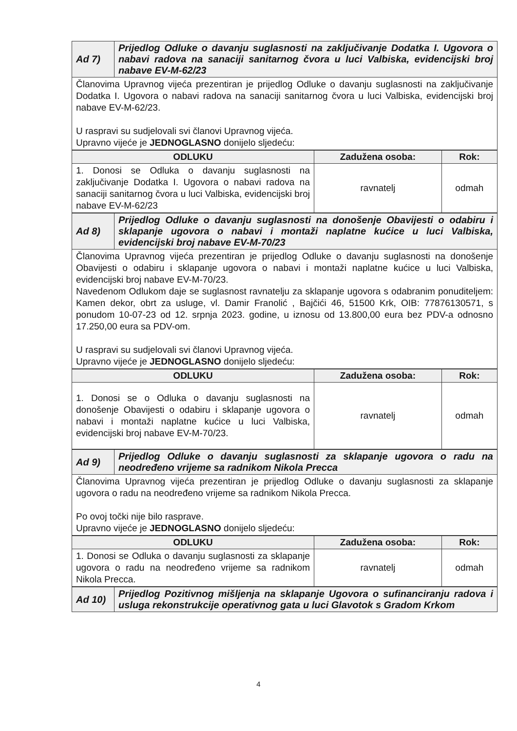| Ad 7) | Prijedlog Odluke o davanju suglasnosti na zaključivanje Dodatka I. Ugovora o nabavi radova na sanaciji sanitarnog čvora u luci Valbiska, evidencijski broj nabave EV-M-62/23 |
| Članovima Upravnog vijeća prezentiran je prijedlog Odluke o davanju suglasnosti na zaključivanje Dodatka I. Ugovora o nabavi radova na sanaciji sanitarnog čvora u luci Valbiska, evidencijski broj nabave EV-M-62/23. U raspravi su sudjelovali svi članovi Upravnog vijeća. Upravno vijeće je JEDNOGLASNO donijelo sljedeću: | |
| ODLUKU | Zadužena osoba: | Rok: |
| --- | --- | --- |
| 1. Donosi se Odluka o davanju suglasnosti na zaključivanje Dodatka I. Ugovora o nabavi radova na sanaciji sanitarnog čvora u luci Valbiska, evidencijski broj nabave EV-M-62/23 | ravnatelj | odmah |
| Ad 8) | Prijedlog Odluke o davanju suglasnosti na donošenje Obavijesti o odabiru i sklapanje ugovora o nabavi i montaži naplatne kućice u luci Valbiska, evidencijski broj nabave EV-M-70/23 |
| Članovima Upravnog vijeća prezentiran je prijedlog Odluke o davanju suglasnosti na donošenje Obavijesti o odabiru i sklapanje ugovora o nabavi i montaži naplatne kućice u luci Valbiska, evidencijski broj nabave EV-M-70/23. Navedenom Odlukom daje se suglasnost ravnatelju za sklapanje ugovora s odabranim ponuditeljem: Kamen dekor, obrt za usluge, vl. Damir Franolić , Bajčići 46, 51500 Krk, OIB: 77876130571, s ponudom 10-07-23 od 12. srpnja 2023. godine, u iznosu od 13.800,00 eura bez PDV-a odnosno 17.250,00 eura sa PDV-om. U raspravi su sudjelovali svi članovi Upravnog vijeća. Upravno vijeće je JEDNOGLASNO donijelo sljedeću: | |
| ODLUKU | Zadužena osoba: | Rok: |
| --- | --- | --- |
| 1. Donosi se o Odluka o davanju suglasnosti na donošenje Obavijesti o odabiru i sklapanje ugovora o nabavi i montaži naplatne kućice u luci Valbiska, evidencijski broj nabave EV-M-70/23. | ravnatelj | odmah |
| Ad 9) | Prijedlog Odluke o davanju suglasnosti za sklapanje ugovora o radu na neodređeno vrijeme sa radnikom Nikola Precca |
| Članovima Upravnog vijeća prezentiran je prijedlog Odluke o davanju suglasnosti za sklapanje ugovora o radu na neodređeno vrijeme sa radnikom Nikola Precca. Po ovoj točki nije bilo rasprave. Upravno vijeće je JEDNOGLASNO donijelo sljedeću: | |
| ODLUKU | Zadužena osoba: | Rok: |
| --- | --- | --- |
| 1. Donosi se Odluka o davanju suglasnosti za sklapanje ugovora o radu na neodređeno vrijeme sa radnikom Nikola Precca. | ravnatelj | odmah |
| Ad 10) | Prijedlog Pozitivnog mišljenja na sklapanje Ugovora o sufinanciranju radova i usluga rekonstrukcije operativnog gata u luci Glavotok s Gradom Krkom |
4